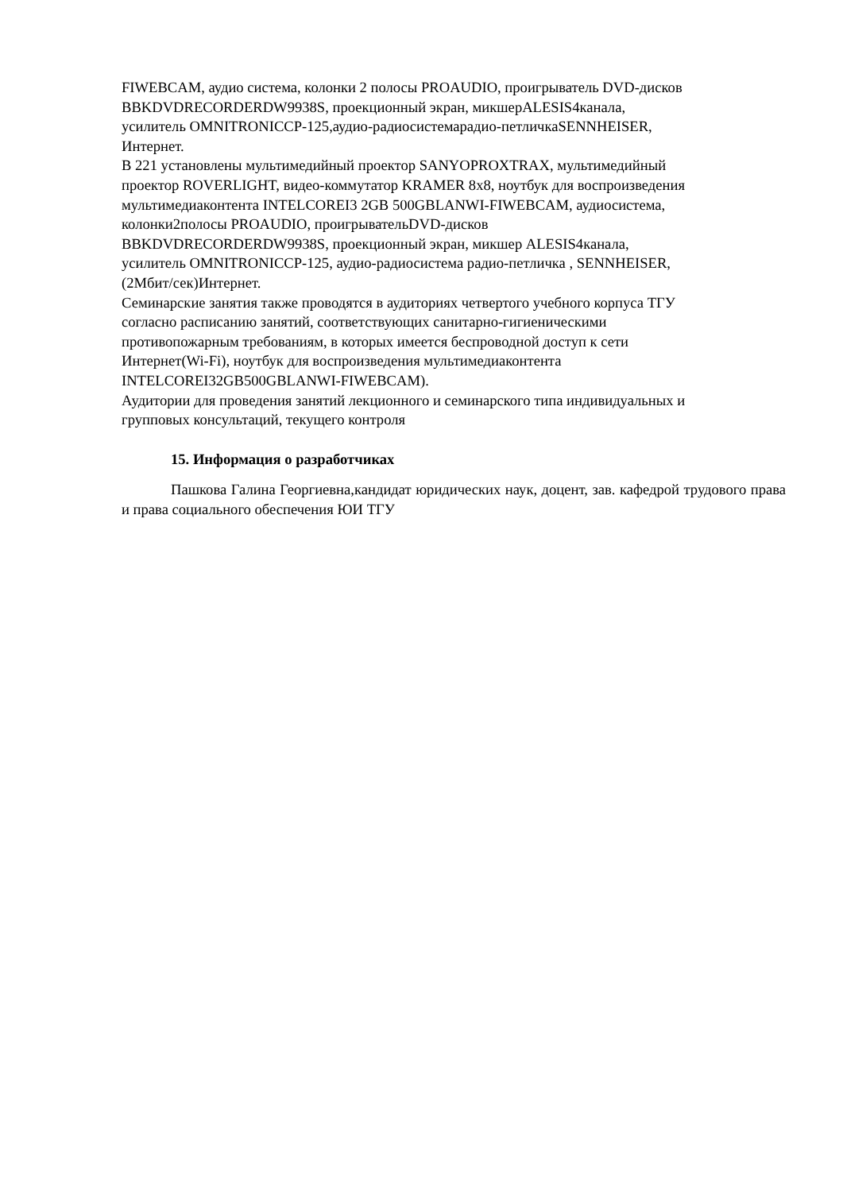FIWEBCAM, аудио система, колонки 2 полосы PROAUDIO, проигрыватель DVD-дисков
BBKDVDRECORDERDW9938S, проекционный экран, микшерALESIS4канала,
усилитель OMNITRONICCP-125,аудио-радиосистемарадио-петличкаSENNHEISER,
Интернет.
В 221 установлены мультимедийный проектор SANYOPROXTRAX, мультимедийный
проектор ROVERLIGHT, видео-коммутатор KRAMER 8x8, ноутбук для воспроизведения
мультимедиаконтента INTELCOREI3 2GB 500GBLANWI-FIWEBCAM, аудиосистема,
колонки2полосы PROAUDIO, проигрывательDVD-дисков
BBKDVDRECORDERDW9938S, проекционный экран, микшер ALESIS4канала,
усилитель OMNITRONICCP-125, аудио-радиосистема радио-петличка , SENNHEISER,
(2Мбит/сек)Интернет.
Семинарские занятия также проводятся в аудиториях четвертого учебного корпуса ТГУ
согласно расписанию занятий, соответствующих санитарно-гигиеническими
противопожарным требованиям, в которых имеется беспроводной доступ к сети
Интернет(Wi-Fi), ноутбук для воспроизведения мультимедиаконтента
INTELCOREI32GB500GBLANWI-FIWEBCAM).
Аудитории для проведения занятий лекционного и семинарского типа индивидуальных и
групповых консультаций, текущего контроля
15. Информация о разработчиках
Пашкова Галина Георгиевна,кандидат юридических наук, доцент, зав. кафедрой трудового права и права социального обеспечения ЮИ ТГУ